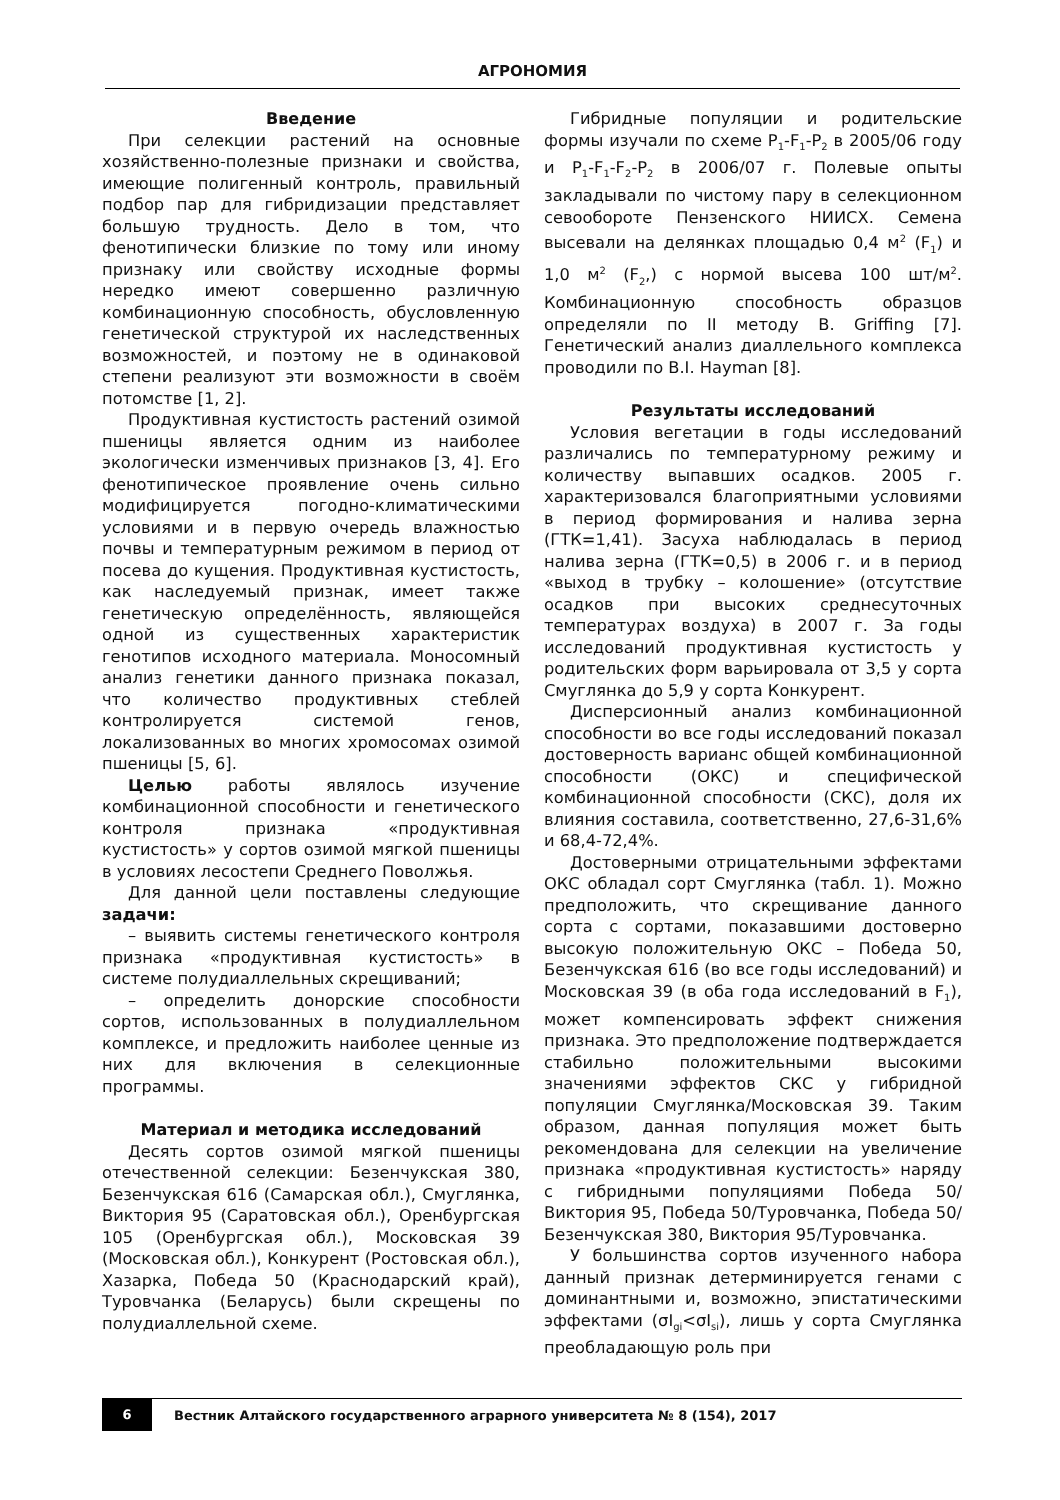АГРОНОМИЯ
Введение
При селекции растений на основные хозяйственно-полезные признаки и свойства, имеющие полигенный контроль, правильный подбор пар для гибридизации представляет большую трудность. Дело в том, что фенотипически близкие по тому или иному признаку или свойству исходные формы нередко имеют совершенно различную комбинационную способность, обусловленную генетической структурой их наследственных возможностей, и поэтому не в одинаковой степени реализуют эти возможности в своём потомстве [1, 2].
Продуктивная кустистость растений озимой пшеницы является одним из наиболее экологически изменчивых признаков [3, 4]. Его фенотипическое проявление очень сильно модифицируется погодно-климатическими условиями и в первую очередь влажностью почвы и температурным режимом в период от посева до кущения. Продуктивная кустистость, как наследуемый признак, имеет также генетическую определённость, являющейся одной из существенных характеристик генотипов исходного материала. Моносомный анализ генетики данного признака показал, что количество продуктивных стеблей контролируется системой генов, локализованных во многих хромосомах озимой пшеницы [5, 6].
Целью работы являлось изучение комбинационной способности и генетического контроля признака «продуктивная кустистость» у сортов озимой мягкой пшеницы в условиях лесостепи Среднего Поволжья.
Для данной цели поставлены следующие задачи:
– выявить системы генетического контроля признака «продуктивная кустистость» в системе полудиаллельных скрещиваний;
– определить донорские способности сортов, использованных в полудиаллельном комплексе, и предложить наиболее ценные из них для включения в селекционные программы.
Материал и методика исследований
Десять сортов озимой мягкой пшеницы отечественной селекции: Безенчукская 380, Безенчукская 616 (Самарская обл.), Смуглянка, Виктория 95 (Саратовская обл.), Оренбургская 105 (Оренбургская обл.), Московская 39 (Московская обл.), Конкурент (Ростовская обл.), Хазарка, Победа 50 (Краснодарский край), Туровчанка (Беларусь) были скрещены по полудиаллельной схеме.
Гибридные популяции и родительские формы изучали по схеме P<sub>1</sub>-F<sub>1</sub>-P<sub>2</sub> в 2005/06 году и P<sub>1</sub>-F<sub>1</sub>-F<sub>2</sub>-P<sub>2</sub> в 2006/07 г. Полевые опыты закладывали по чистому пару в селекционном севообороте Пензенского НИИСХ. Семена высевали на делянках площадью 0,4 м<sup>2</sup> (F<sub>1</sub>) и 1,0 м<sup>2</sup> (F<sub>2</sub>,) с нормой высева 100 шт/м<sup>2</sup>. Комбинационную способность образцов определяли по II методу B. Griffing [7]. Генетический анализ диаллельного комплекса проводили по B.I. Hayman [8].
Результаты исследований
Условия вегетации в годы исследований различались по температурному режиму и количеству выпавших осадков. 2005 г. характеризовался благоприятными условиями в период формирования и налива зерна (ГТК=1,41). Засуха наблюдалась в период налива зерна (ГТК=0,5) в 2006 г. и в период «выход в трубку – колошение» (отсутствие осадков при высоких среднесуточных температурах воздуха) в 2007 г. За годы исследований продуктивная кустистость у родительских форм варьировала от 3,5 у сорта Смуглянка до 5,9 у сорта Конкурент.
Дисперсионный анализ комбинационной способности во все годы исследований показал достоверность варианс общей комбинационной способности (ОКС) и специфической комбинационной способности (СКС), доля их влияния составила, соответственно, 27,6-31,6% и 68,4-72,4%.
Достоверными отрицательными эффектами ОКС обладал сорт Смуглянка (табл. 1). Можно предположить, что скрещивание данного сорта с сортами, показавшими достоверно высокую положительную ОКС – Победа 50, Безенчукская 616 (во все годы исследований) и Московская 39 (в оба года исследований в F<sub>1</sub>), может компенсировать эффект снижения признака. Это предположение подтверждается стабильно положительными высокими значениями эффектов СКС у гибридной популяции Смуглянка/Московская 39. Таким образом, данная популяция может быть рекомендована для селекции на увеличение признака «продуктивная кустистость» наряду с гибридными популяциями Победа 50/Виктория 95, Победа 50/Туровчанка, Победа 50/Безенчукская 380, Виктория 95/Туровчанка.
У большинства сортов изученного набора данный признак детерминируется генами с доминантными и, возможно, эпистатическими эффектами (σI<sub>gi</sub><σI<sub>si</sub>), лишь у сорта Смуглянка преобладающую роль при
6
Вестник Алтайского государственного аграрного университета № 8 (154), 2017